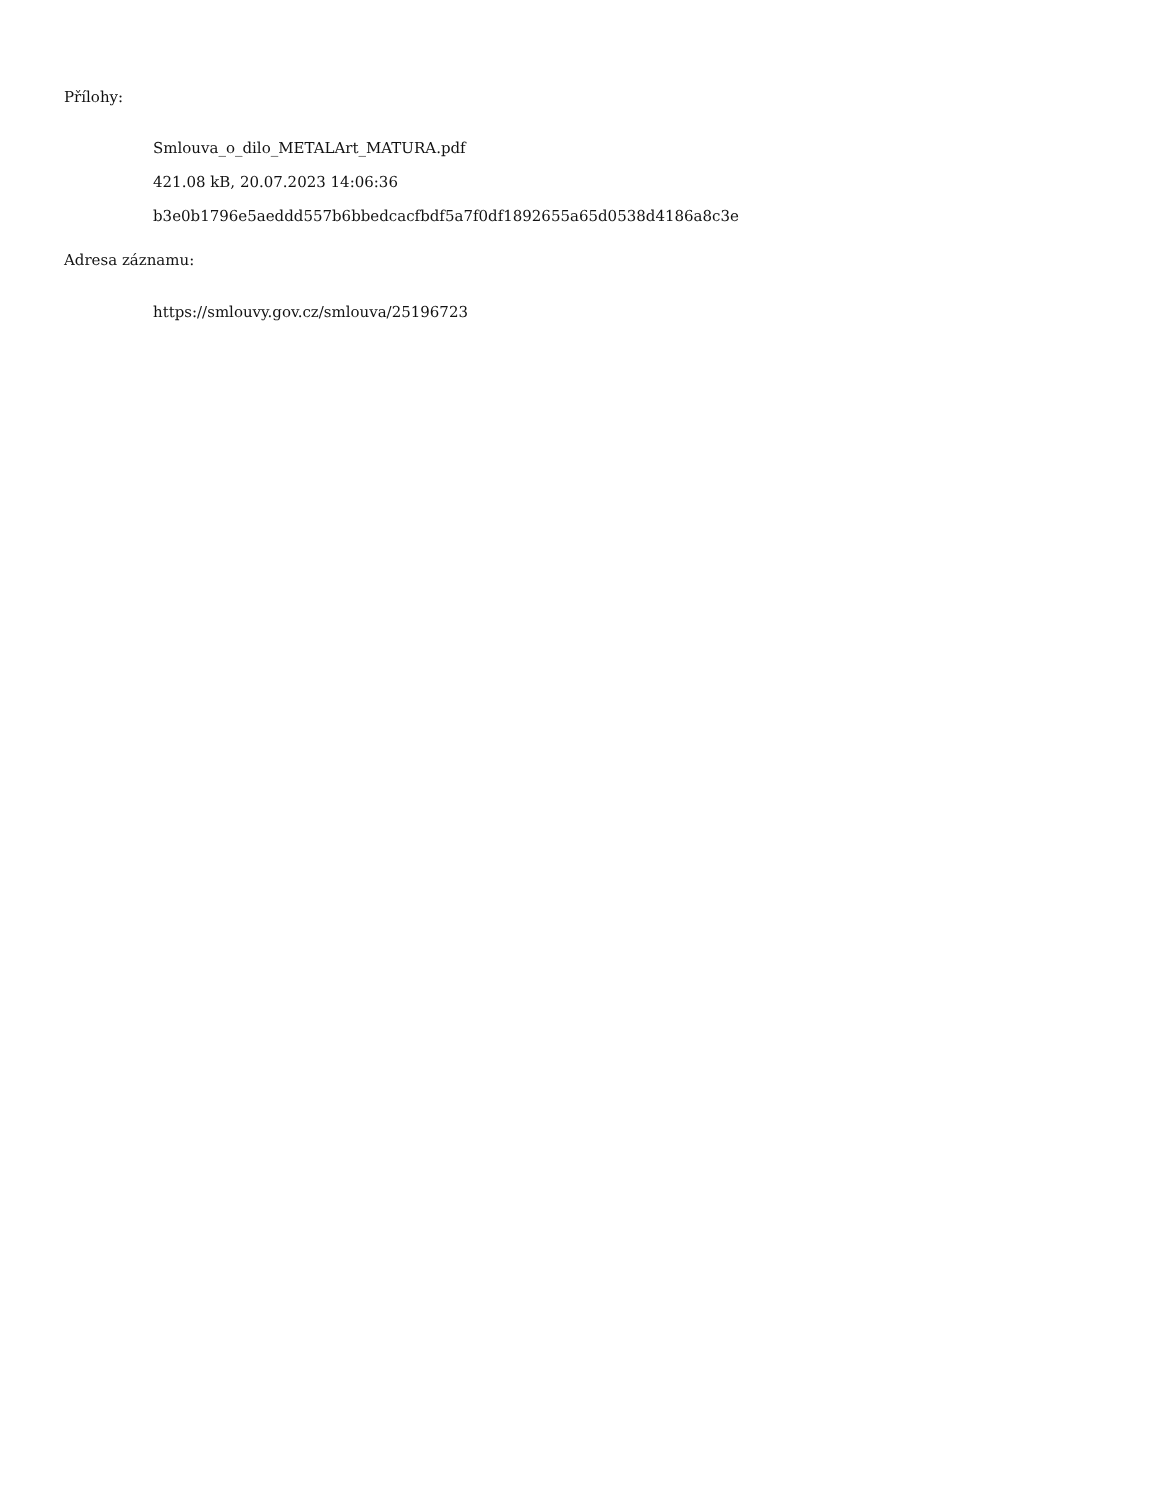Přílohy:
Smlouva_o_dilo_METALArt_MATURA.pdf
421.08 kB, 20.07.2023 14:06:36
b3e0b1796e5aeddd557b6bbedcacfbdf5a7f0df1892655a65d0538d4186a8c3e
Adresa záznamu:
https://smlouvy.gov.cz/smlouva/25196723